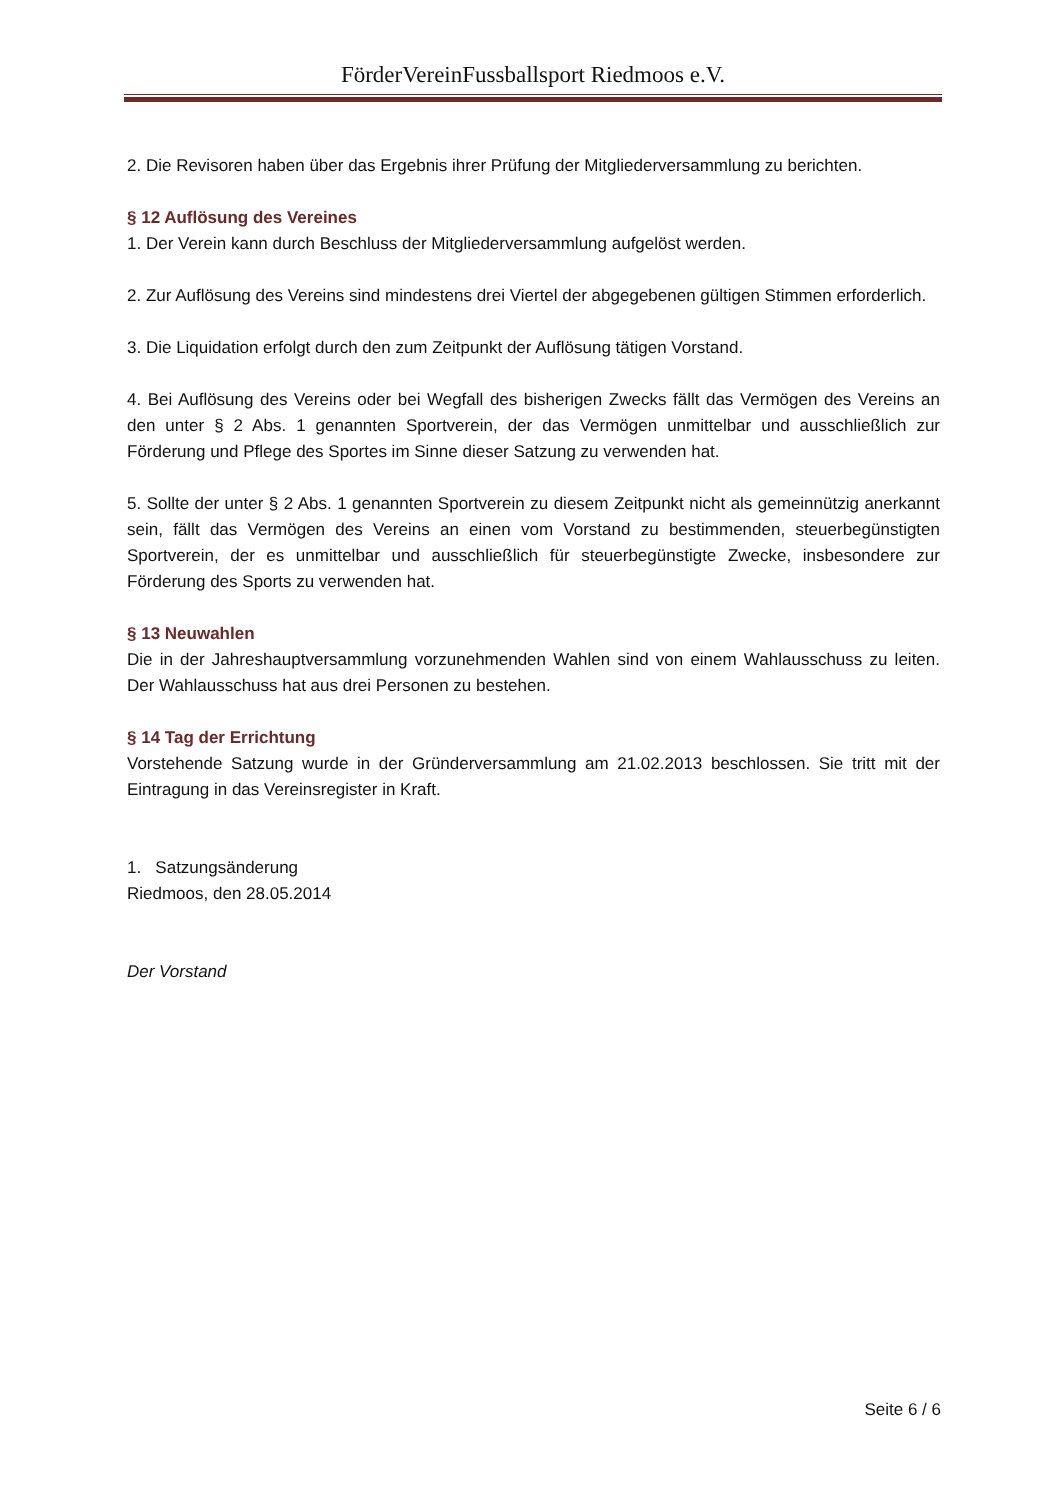FörderVereinFussballsport Riedmoos e.V.
2. Die Revisoren haben über das Ergebnis ihrer Prüfung der Mitgliederversammlung zu berichten.
§ 12 Auflösung des Vereines
1. Der Verein kann durch Beschluss der Mitgliederversammlung aufgelöst werden.
2. Zur Auflösung des Vereins sind mindestens drei Viertel der abgegebenen gültigen Stimmen erforderlich.
3. Die Liquidation erfolgt durch den zum Zeitpunkt der Auflösung tätigen Vorstand.
4. Bei Auflösung des Vereins oder bei Wegfall des bisherigen Zwecks fällt das Vermögen des Vereins an den unter § 2 Abs. 1 genannten Sportverein, der das Vermögen unmittelbar und ausschließlich zur Förderung und Pflege des Sportes im Sinne dieser Satzung zu verwenden hat.
5. Sollte der unter § 2 Abs. 1 genannten Sportverein zu diesem Zeitpunkt nicht als gemeinnützig anerkannt sein, fällt das Vermögen des Vereins an einen vom Vorstand zu bestimmenden, steuerbegünstigten Sportverein, der es unmittelbar und ausschließlich für steuerbegünstigte Zwecke, insbesondere zur Förderung des Sports zu verwenden hat.
§ 13 Neuwahlen
Die in der Jahreshauptversammlung vorzunehmenden Wahlen sind von einem Wahlausschuss zu leiten. Der Wahlausschuss hat aus drei Personen zu bestehen.
§ 14 Tag der Errichtung
Vorstehende Satzung wurde in der Gründerversammlung am 21.02.2013 beschlossen. Sie tritt mit der Eintragung in das Vereinsregister in Kraft.
1. Satzungsänderung
Riedmoos, den 28.05.2014
Der Vorstand
Seite 6 / 6